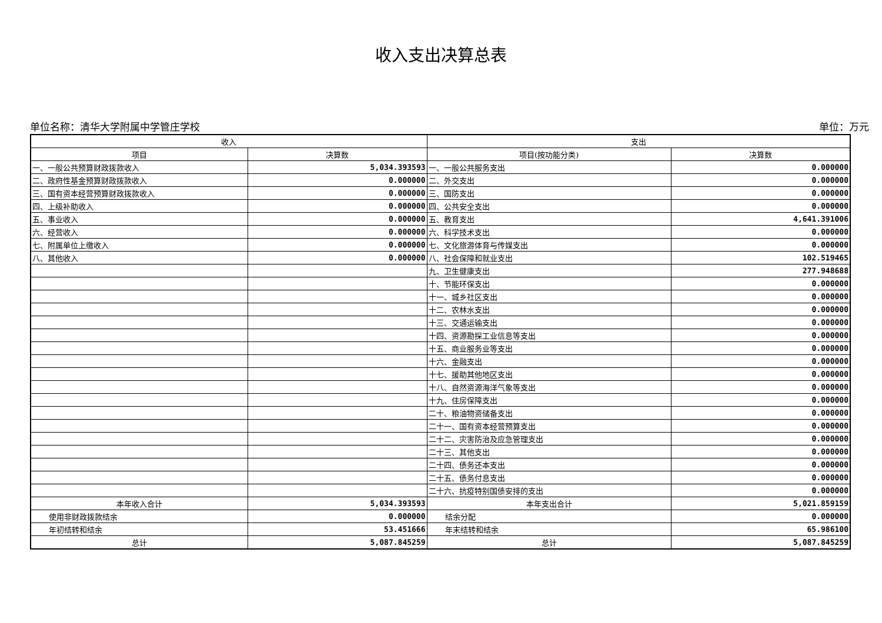收入支出决算总表
单位名称：清华大学附属中学管庄学校 单位：万元
| 收入 | | 支出 | |
| --- | --- | --- | --- |
| 项目 | 决算数 | 项目(按功能分类) | 决算数 |
| 一、一般公共预算财政拨款收入 | 5,034.393593 | 一、一般公共服务支出 | 0.000000 |
| 二、政府性基金预算财政拨款收入 | 0.000000 | 二、外交支出 | 0.000000 |
| 三、国有资本经营预算财政拨款收入 | 0.000000 | 三、国防支出 | 0.000000 |
| 四、上级补助收入 | 0.000000 | 四、公共安全支出 | 0.000000 |
| 五、事业收入 | 0.000000 | 五、教育支出 | 4,641.391006 |
| 六、经营收入 | 0.000000 | 六、科学技术支出 | 0.000000 |
| 七、附属单位上缴收入 | 0.000000 | 七、文化旅游体育与传媒支出 | 0.000000 |
| 八、其他收入 | 0.000000 | 八、社会保障和就业支出 | 102.519465 |
| | | 九、卫生健康支出 | 277.948688 |
| | | 十、节能环保支出 | 0.000000 |
| | | 十一、城乡社区支出 | 0.000000 |
| | | 十二、农林水支出 | 0.000000 |
| | | 十三、交通运输支出 | 0.000000 |
| | | 十四、资源勘探工业信息等支出 | 0.000000 |
| | | 十五、商业服务业等支出 | 0.000000 |
| | | 十六、金融支出 | 0.000000 |
| | | 十七、援助其他地区支出 | 0.000000 |
| | | 十八、自然资源海洋气象等支出 | 0.000000 |
| | | 十九、住房保障支出 | 0.000000 |
| | | 二十、粮油物资储备支出 | 0.000000 |
| | | 二十一、国有资本经营预算支出 | 0.000000 |
| | | 二十二、灾害防治及应急管理支出 | 0.000000 |
| | | 二十三、其他支出 | 0.000000 |
| | | 二十四、债务还本支出 | 0.000000 |
| | | 二十五、债务付息支出 | 0.000000 |
| | | 二十六、抗疫特别国债安排的支出 | 0.000000 |
| 本年收入合计 | 5,034.393593 | 本年支出合计 | 5,021.859159 |
| 使用非财政拨款结余 | 0.000000 | 结余分配 | 0.000000 |
| 年初结转和结余 | 53.451666 | 年末结转和结余 | 65.986100 |
| 总计 | 5,087.845259 | 总计 | 5,087.845259 |